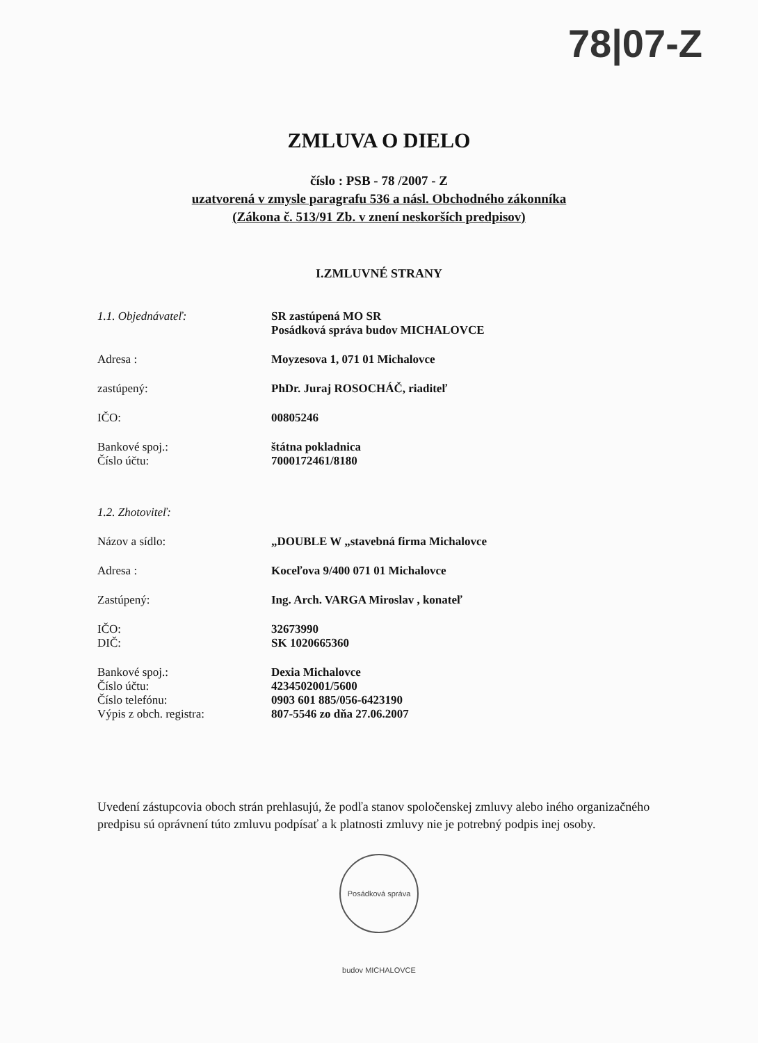78|07-Z
ZMLUVA O DIELO
číslo : PSB - 78 /2007 - Z
uzatvorená v zmysle paragrafu 536 a násl. Obchodného zákonníka
(Zákona č. 513/91 Zb. v znení neskorších predpisov)
I.ZMLUVNÉ STRANY
| 1.1. Objednávateľ: | SR zastúpená MO SR Posádková správa budov MICHALOVCE |
| Adresa : | Moyzesova 1, 071 01 Michalovce |
| zastúpený: | PhDr. Juraj ROSOCHÁČ, riaditeľ |
| IČO: | 00805246 |
| Bankové spoj.: Číslo účtu: | štátna pokladnica 7000172461/8180 |
| 1.2. Zhotoviteľ: | |
| Názov a sídlo: | „DOUBLE W „stavebná firma Michalovce |
| Adresa : | Koceľova 9/400 071 01 Michalovce |
| Zastúpený: | Ing. Arch. VARGA Miroslav , konateľ |
| IČO: DIČ: | 32673990 SK 1020665360 |
| Bankové spoj.: Číslo účtu: Číslo telefónu: Výpis z obch. registra: | Dexia Michalovce 4234502001/5600 0903 601 885/056-6423190 807-5546 zo dňa 27.06.2007 |
Uvedení zástupcovia oboch strán prehlasujú, že podľa stanov spoločenskej zmluvy alebo iného organizačného predpisu sú oprávnení túto zmluvu podpísať a k platnosti zmluvy nie je potrebný podpis inej osoby.
Posádková správa budov MICHALOVCE